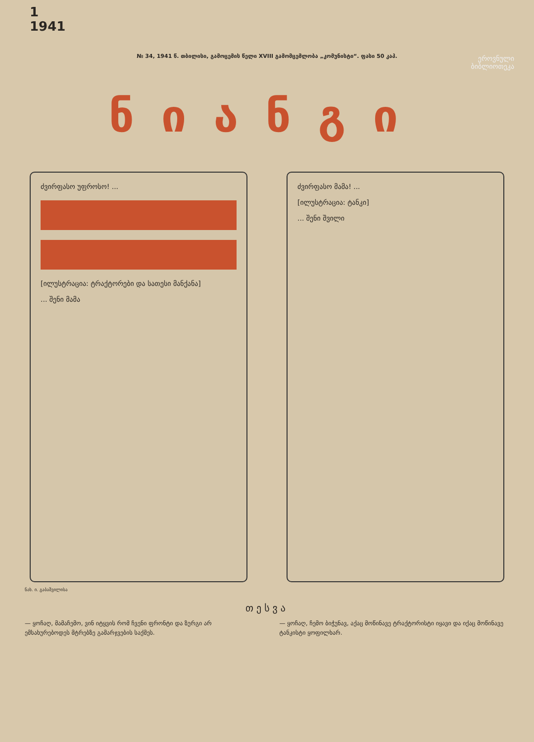1
1941
№ 34, 1941 წ. თბილისი, გამოცემის წელი XVIII გამომცემლობა „კომუნისტი“. ფასი 50 კაპ.
ეროვნული
ბიბლიოთეკა
ნიანგი
ძვირფასო უფროსო! ... [ილუსტრაცია: ტრაქტორები და სათესი მანქანა]
... შენი მამა
ძვირფასო მამა! ...
[ილუსტრაცია: ტანკი]
... შენი შვილი
ნახ. ი. გაბაშვილისა
თესვა
— ყოჩაღ, მამაჩემო, ვინ იტყვის რომ ჩვენი ფრონტი და ზურგი არ ემსახურებოდეს მტრებზე გამარჯვების საქმეს.
— ყოჩაღ, ჩემო ბიჭუნავ, აქაც მოწინავე ტრაქტორისტი იყავი და იქაც მოწინავე ტანკისტი ყოფილხარ.